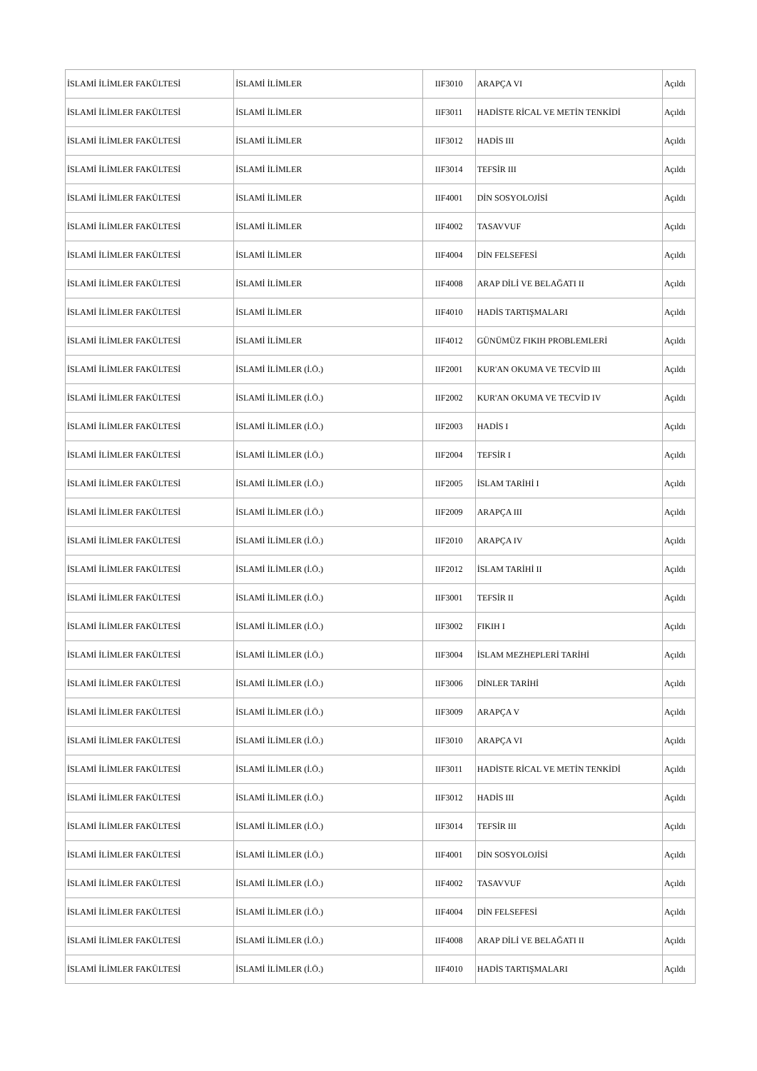| İSLAMİ İLİMLER FAKÜLTESİ | İSLAMİ İLİMLER | IIF3010 | ARAPÇA VI | Açıldı |
| İSLAMİ İLİMLER FAKÜLTESİ | İSLAMİ İLİMLER | IIF3011 | HADİSTE RİCAL VE METİN TENKİDİ | Açıldı |
| İSLAMİ İLİMLER FAKÜLTESİ | İSLAMİ İLİMLER | IIF3012 | HADİS III | Açıldı |
| İSLAMİ İLİMLER FAKÜLTESİ | İSLAMİ İLİMLER | IIF3014 | TEFSİR III | Açıldı |
| İSLAMİ İLİMLER FAKÜLTESİ | İSLAMİ İLİMLER | IIF4001 | DİN SOSYOLOJİSİ | Açıldı |
| İSLAMİ İLİMLER FAKÜLTESİ | İSLAMİ İLİMLER | IIF4002 | TASAVVUF | Açıldı |
| İSLAMİ İLİMLER FAKÜLTESİ | İSLAMİ İLİMLER | IIF4004 | DİN FELSEFESİ | Açıldı |
| İSLAMİ İLİMLER FAKÜLTESİ | İSLAMİ İLİMLER | IIF4008 | ARAP DİLİ VE BELAĞATI II | Açıldı |
| İSLAMİ İLİMLER FAKÜLTESİ | İSLAMİ İLİMLER | IIF4010 | HADİS TARTIŞMALARI | Açıldı |
| İSLAMİ İLİMLER FAKÜLTESİ | İSLAMİ İLİMLER | IIF4012 | GÜNÜMÜZ FIKIH PROBLEMLERİ | Açıldı |
| İSLAMİ İLİMLER FAKÜLTESİ | İSLAMİ İLİMLER (İ.Ö.) | IIF2001 | KUR'AN OKUMA VE TECVİD III | Açıldı |
| İSLAMİ İLİMLER FAKÜLTESİ | İSLAMİ İLİMLER (İ.Ö.) | IIF2002 | KUR'AN OKUMA VE TECVİD IV | Açıldı |
| İSLAMİ İLİMLER FAKÜLTESİ | İSLAMİ İLİMLER (İ.Ö.) | IIF2003 | HADİS I | Açıldı |
| İSLAMİ İLİMLER FAKÜLTESİ | İSLAMİ İLİMLER (İ.Ö.) | IIF2004 | TEFSİR I | Açıldı |
| İSLAMİ İLİMLER FAKÜLTESİ | İSLAMİ İLİMLER (İ.Ö.) | IIF2005 | İSLAM TARİHİ I | Açıldı |
| İSLAMİ İLİMLER FAKÜLTESİ | İSLAMİ İLİMLER (İ.Ö.) | IIF2009 | ARAPÇA III | Açıldı |
| İSLAMİ İLİMLER FAKÜLTESİ | İSLAMİ İLİMLER (İ.Ö.) | IIF2010 | ARAPÇA IV | Açıldı |
| İSLAMİ İLİMLER FAKÜLTESİ | İSLAMİ İLİMLER (İ.Ö.) | IIF2012 | İSLAM TARİHİ II | Açıldı |
| İSLAMİ İLİMLER FAKÜLTESİ | İSLAMİ İLİMLER (İ.Ö.) | IIF3001 | TEFSİR II | Açıldı |
| İSLAMİ İLİMLER FAKÜLTESİ | İSLAMİ İLİMLER (İ.Ö.) | IIF3002 | FIKIH I | Açıldı |
| İSLAMİ İLİMLER FAKÜLTESİ | İSLAMİ İLİMLER (İ.Ö.) | IIF3004 | İSLAM MEZHEPLERİ TARİHİ | Açıldı |
| İSLAMİ İLİMLER FAKÜLTESİ | İSLAMİ İLİMLER (İ.Ö.) | IIF3006 | DİNLER TARİHİ | Açıldı |
| İSLAMİ İLİMLER FAKÜLTESİ | İSLAMİ İLİMLER (İ.Ö.) | IIF3009 | ARAPÇA V | Açıldı |
| İSLAMİ İLİMLER FAKÜLTESİ | İSLAMİ İLİMLER (İ.Ö.) | IIF3010 | ARAPÇA VI | Açıldı |
| İSLAMİ İLİMLER FAKÜLTESİ | İSLAMİ İLİMLER (İ.Ö.) | IIF3011 | HADİSTE RİCAL VE METİN TENKİDİ | Açıldı |
| İSLAMİ İLİMLER FAKÜLTESİ | İSLAMİ İLİMLER (İ.Ö.) | IIF3012 | HADİS III | Açıldı |
| İSLAMİ İLİMLER FAKÜLTESİ | İSLAMİ İLİMLER (İ.Ö.) | IIF3014 | TEFSİR III | Açıldı |
| İSLAMİ İLİMLER FAKÜLTESİ | İSLAMİ İLİMLER (İ.Ö.) | IIF4001 | DİN SOSYOLOJİSİ | Açıldı |
| İSLAMİ İLİMLER FAKÜLTESİ | İSLAMİ İLİMLER (İ.Ö.) | IIF4002 | TASAVVUF | Açıldı |
| İSLAMİ İLİMLER FAKÜLTESİ | İSLAMİ İLİMLER (İ.Ö.) | IIF4004 | DİN FELSEFESİ | Açıldı |
| İSLAMİ İLİMLER FAKÜLTESİ | İSLAMİ İLİMLER (İ.Ö.) | IIF4008 | ARAP DİLİ VE BELAĞATI II | Açıldı |
| İSLAMİ İLİMLER FAKÜLTESİ | İSLAMİ İLİMLER (İ.Ö.) | IIF4010 | HADİS TARTIŞMALARI | Açıldı |